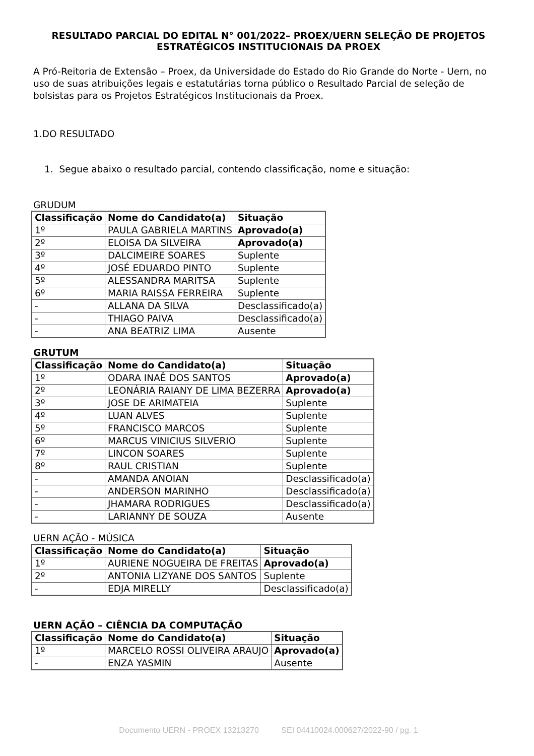RESULTADO PARCIAL DO EDITAL N° 001/2022– PROEX/UERN SELEÇÃO DE PROJETOS ESTRATÉGICOS INSTITUCIONAIS DA PROEX
A Pró-Reitoria de Extensão – Proex, da Universidade do Estado do Rio Grande do Norte - Uern, no uso de suas atribuições legais e estatutárias torna público o Resultado Parcial de seleção de bolsistas para os Projetos Estratégicos Institucionais da Proex.
1.DO RESULTADO
1. Segue abaixo o resultado parcial, contendo classificação, nome e situação:
GRUDUM
| Classificação | Nome do Candidato(a) | Situação |
| --- | --- | --- |
| 1º | PAULA GABRIELA MARTINS | Aprovado(a) |
| 2º | ELOISA DA SILVEIRA | Aprovado(a) |
| 3º | DALCIMEIRE SOARES | Suplente |
| 4º | JOSÉ EDUARDO PINTO | Suplente |
| 5º | ALESSANDRA MARITSA | Suplente |
| 6º | MARIA RAISSA FERREIRA | Suplente |
| - | ALLANA DA SILVA | Desclassificado(a) |
| - | THIAGO PAIVA | Desclassificado(a) |
| - | ANA BEATRIZ LIMA | Ausente |
GRUTUM
| Classificação | Nome do Candidato(a) | Situação |
| --- | --- | --- |
| 1º | ODARA INAÊ DOS SANTOS | Aprovado(a) |
| 2º | LEONÁRIA RAIANY DE LIMA BEZERRA | Aprovado(a) |
| 3º | JOSE DE ARIMATEIA | Suplente |
| 4º | LUAN ALVES | Suplente |
| 5º | FRANCISCO MARCOS | Suplente |
| 6º | MARCUS VINICIUS SILVERIO | Suplente |
| 7º | LINCON SOARES | Suplente |
| 8º | RAUL CRISTIAN | Suplente |
| - | AMANDA ANOIAN | Desclassificado(a) |
| - | ANDERSON MARINHO | Desclassificado(a) |
| - | JHAMARA RODRIGUES | Desclassificado(a) |
| - | LARIANNY DE SOUZA | Ausente |
UERN AÇÃO - MÚSICA
| Classificação | Nome do Candidato(a) | Situação |
| --- | --- | --- |
| 1º | AURIENE NOGUEIRA DE FREITAS | Aprovado(a) |
| 2º | ANTONIA LIZYANE DOS SANTOS | Suplente |
| - | EDJA MIRELLY | Desclassificado(a) |
UERN AÇÃO – CIÊNCIA DA COMPUTAÇÃO
| Classificação | Nome do Candidato(a) | Situação |
| --- | --- | --- |
| 1º | MARCELO ROSSI OLIVEIRA ARAUJO | Aprovado(a) |
| - | ENZA YASMIN | Ausente |
Documento UERN - PROEX 13213270 SEI 04410024.000627/2022-90 / pg. 1